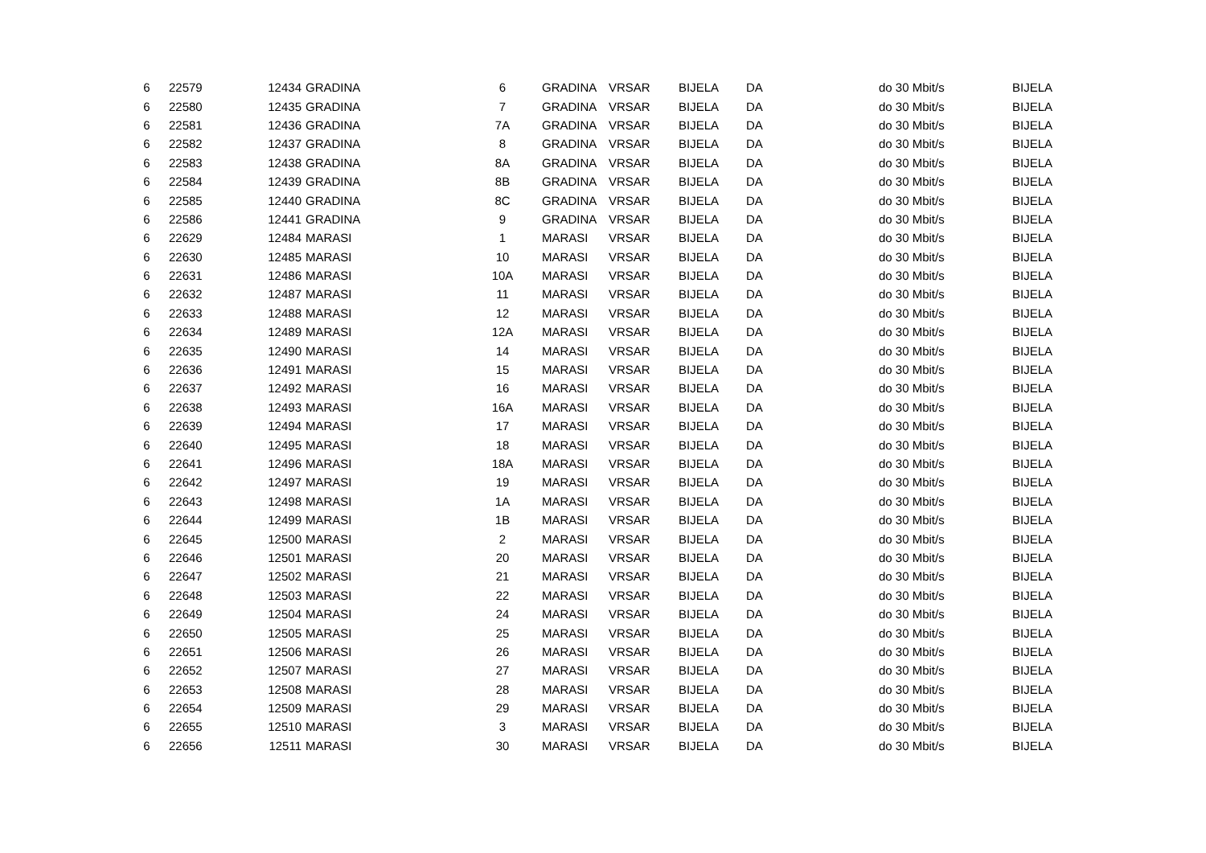| 6 | 22579 | 12434 | GRADINA | 6 | GRADINA | VRSAR | BIJELA | DA | do 30 Mbit/s | BIJELA |
| 6 | 22580 | 12435 | GRADINA | 7 | GRADINA | VRSAR | BIJELA | DA | do 30 Mbit/s | BIJELA |
| 6 | 22581 | 12436 | GRADINA | 7A | GRADINA | VRSAR | BIJELA | DA | do 30 Mbit/s | BIJELA |
| 6 | 22582 | 12437 | GRADINA | 8 | GRADINA | VRSAR | BIJELA | DA | do 30 Mbit/s | BIJELA |
| 6 | 22583 | 12438 | GRADINA | 8A | GRADINA | VRSAR | BIJELA | DA | do 30 Mbit/s | BIJELA |
| 6 | 22584 | 12439 | GRADINA | 8B | GRADINA | VRSAR | BIJELA | DA | do 30 Mbit/s | BIJELA |
| 6 | 22585 | 12440 | GRADINA | 8C | GRADINA | VRSAR | BIJELA | DA | do 30 Mbit/s | BIJELA |
| 6 | 22586 | 12441 | GRADINA | 9 | GRADINA | VRSAR | BIJELA | DA | do 30 Mbit/s | BIJELA |
| 6 | 22629 | 12484 | MARASI | 1 | MARASI | VRSAR | BIJELA | DA | do 30 Mbit/s | BIJELA |
| 6 | 22630 | 12485 | MARASI | 10 | MARASI | VRSAR | BIJELA | DA | do 30 Mbit/s | BIJELA |
| 6 | 22631 | 12486 | MARASI | 10A | MARASI | VRSAR | BIJELA | DA | do 30 Mbit/s | BIJELA |
| 6 | 22632 | 12487 | MARASI | 11 | MARASI | VRSAR | BIJELA | DA | do 30 Mbit/s | BIJELA |
| 6 | 22633 | 12488 | MARASI | 12 | MARASI | VRSAR | BIJELA | DA | do 30 Mbit/s | BIJELA |
| 6 | 22634 | 12489 | MARASI | 12A | MARASI | VRSAR | BIJELA | DA | do 30 Mbit/s | BIJELA |
| 6 | 22635 | 12490 | MARASI | 14 | MARASI | VRSAR | BIJELA | DA | do 30 Mbit/s | BIJELA |
| 6 | 22636 | 12491 | MARASI | 15 | MARASI | VRSAR | BIJELA | DA | do 30 Mbit/s | BIJELA |
| 6 | 22637 | 12492 | MARASI | 16 | MARASI | VRSAR | BIJELA | DA | do 30 Mbit/s | BIJELA |
| 6 | 22638 | 12493 | MARASI | 16A | MARASI | VRSAR | BIJELA | DA | do 30 Mbit/s | BIJELA |
| 6 | 22639 | 12494 | MARASI | 17 | MARASI | VRSAR | BIJELA | DA | do 30 Mbit/s | BIJELA |
| 6 | 22640 | 12495 | MARASI | 18 | MARASI | VRSAR | BIJELA | DA | do 30 Mbit/s | BIJELA |
| 6 | 22641 | 12496 | MARASI | 18A | MARASI | VRSAR | BIJELA | DA | do 30 Mbit/s | BIJELA |
| 6 | 22642 | 12497 | MARASI | 19 | MARASI | VRSAR | BIJELA | DA | do 30 Mbit/s | BIJELA |
| 6 | 22643 | 12498 | MARASI | 1A | MARASI | VRSAR | BIJELA | DA | do 30 Mbit/s | BIJELA |
| 6 | 22644 | 12499 | MARASI | 1B | MARASI | VRSAR | BIJELA | DA | do 30 Mbit/s | BIJELA |
| 6 | 22645 | 12500 | MARASI | 2 | MARASI | VRSAR | BIJELA | DA | do 30 Mbit/s | BIJELA |
| 6 | 22646 | 12501 | MARASI | 20 | MARASI | VRSAR | BIJELA | DA | do 30 Mbit/s | BIJELA |
| 6 | 22647 | 12502 | MARASI | 21 | MARASI | VRSAR | BIJELA | DA | do 30 Mbit/s | BIJELA |
| 6 | 22648 | 12503 | MARASI | 22 | MARASI | VRSAR | BIJELA | DA | do 30 Mbit/s | BIJELA |
| 6 | 22649 | 12504 | MARASI | 24 | MARASI | VRSAR | BIJELA | DA | do 30 Mbit/s | BIJELA |
| 6 | 22650 | 12505 | MARASI | 25 | MARASI | VRSAR | BIJELA | DA | do 30 Mbit/s | BIJELA |
| 6 | 22651 | 12506 | MARASI | 26 | MARASI | VRSAR | BIJELA | DA | do 30 Mbit/s | BIJELA |
| 6 | 22652 | 12507 | MARASI | 27 | MARASI | VRSAR | BIJELA | DA | do 30 Mbit/s | BIJELA |
| 6 | 22653 | 12508 | MARASI | 28 | MARASI | VRSAR | BIJELA | DA | do 30 Mbit/s | BIJELA |
| 6 | 22654 | 12509 | MARASI | 29 | MARASI | VRSAR | BIJELA | DA | do 30 Mbit/s | BIJELA |
| 6 | 22655 | 12510 | MARASI | 3 | MARASI | VRSAR | BIJELA | DA | do 30 Mbit/s | BIJELA |
| 6 | 22656 | 12511 | MARASI | 30 | MARASI | VRSAR | BIJELA | DA | do 30 Mbit/s | BIJELA |